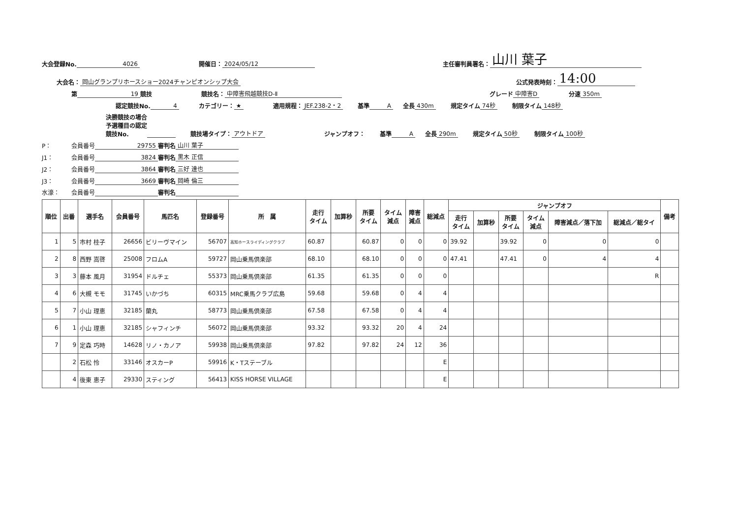大会登録No. 4026 開催日： 2024/05/12 主任審判員署名： 山川 葉子
大会名： 岡山グランプリホースショー2024チャンピオンシップ大会 公式発表時刻： 14:00
第 19 競技 競技名： 中障害飛越競技D-Ⅱ グレード 中障害D 分速 350m
認定競技No. 4 カテゴリー： ★ 適用規程： JEF.238-2・2 基準 A 全長 430m 規定タイム 74秒 制限タイム 148秒
決勝競技の場合
予選種目の認定
競技No. 競技場タイプ： アウトドア ジャンプオフ： 基準 A 全長 290m 規定タイム 50秒 制限タイム 100秒
P： 会員番号 29755 審判名 山川 葉子
J1： 会員番号 3824 審判名 黒木 正信
J2： 会員番号 3864 審判名 三好 達也
J3： 会員番号 3669 審判名 岡崎 倫三
水濠： 会員番号 審判名
| 順位 | 出番 | 選手名 | 会員番号 | 馬匹名 | 登録番号 | 所 属 | 走行 タイム | 加算秒 | 所要 タイム | タイム 減点 | 障害 減点 | 総減点 | ジャンプオフ | | | | | | 備考 |
| --- | --- | --- | --- | --- | --- | --- | --- | --- | --- | --- | --- | --- | --- | --- | --- | --- | --- | --- | --- |
| | | | | | | | | | | | | | 走行 タイム | 加算秒 | 所要 タイム | タイム 減点 | 障害減点／落下加 | 総減点／総タイ | |
| 1 | 5 | 市村 桂子 | 26656 | ビリーヴマイン | 56707 | 高知ホースライディングクラブ | 60.87 | | 60.87 | 0 | 0 | 0 | 39.92 | | 39.92 | 0 | 0 | 0 | |
| 2 | 8 | 西野 嵩啓 | 25008 | フロムA | 59727 | 岡山乗馬倶楽部 | 68.10 | | 68.10 | 0 | 0 | 0 | 47.41 | | 47.41 | 0 | 4 | 4 | |
| 3 | 3 | 藤本 風月 | 31954 | ドルチェ | 55373 | 岡山乗馬倶楽部 | 61.35 | | 61.35 | 0 | 0 | 0 | | | | | | R | |
| 4 | 6 | 大槻 モモ | 31745 | いかづち | 60315 | MRC乗馬クラブ広島 | 59.68 | | 59.68 | 0 | 4 | 4 | | | | | | | |
| 5 | 7 | 小山 理恵 | 32185 | 蘭丸 | 58773 | 岡山乗馬倶楽部 | 67.58 | | 67.58 | 0 | 4 | 4 | | | | | | | |
| 6 | 1 | 小山 理恵 | 32185 | シャフィンチ | 56072 | 岡山乗馬倶楽部 | 93.32 | | 93.32 | 20 | 4 | 24 | | | | | | | |
| 7 | 9 | 定森 巧時 | 14628 | リノ・カノア | 59938 | 岡山乗馬倶楽部 | 97.82 | | 97.82 | 24 | 12 | 36 | | | | | | | |
| | 2 | 石松 怜 | 33146 | オスカーP | 59916 | K・Tステーブル | | | | | | E | | | | | | | |
| | 4 | 後東 恵子 | 29330 | スティング | 56413 | KISS HORSE VILLAGE | | | | | | E | | | | | | | |